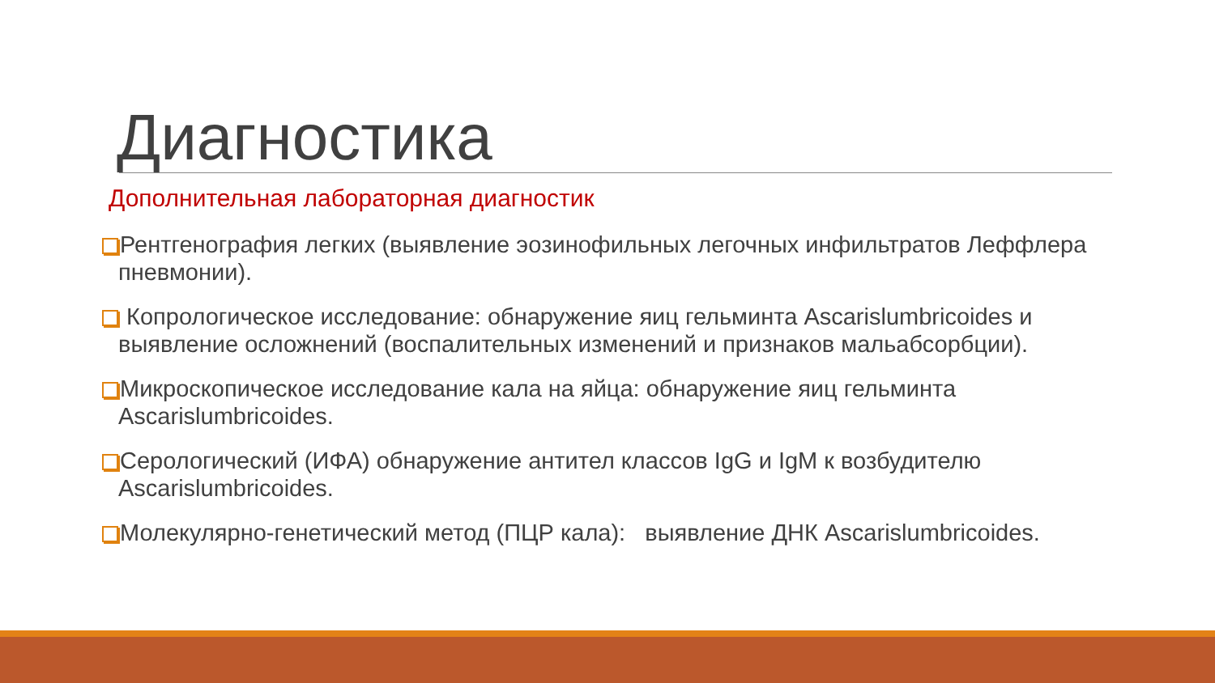Диагностика
Дополнительная лабораторная диагностик
Рентгенография легких (выявление эозинофильных легочных инфильтратов Леффлера пневмонии).
Копрологическое исследование: обнаружение яиц гельминта Ascarislumbricoides и выявление осложнений (воспалительных изменений и признаков мальабсорбции).
Микроскопическое исследование кала на яйца: обнаружение яиц гельминта Ascarislumbricoides.
Серологический (ИФА) обнаружение антител классов IgG и IgM к возбудителю Ascarislumbricoides.
Молекулярно-генетический метод (ПЦР кала): выявление ДНК Ascarislumbricoides.